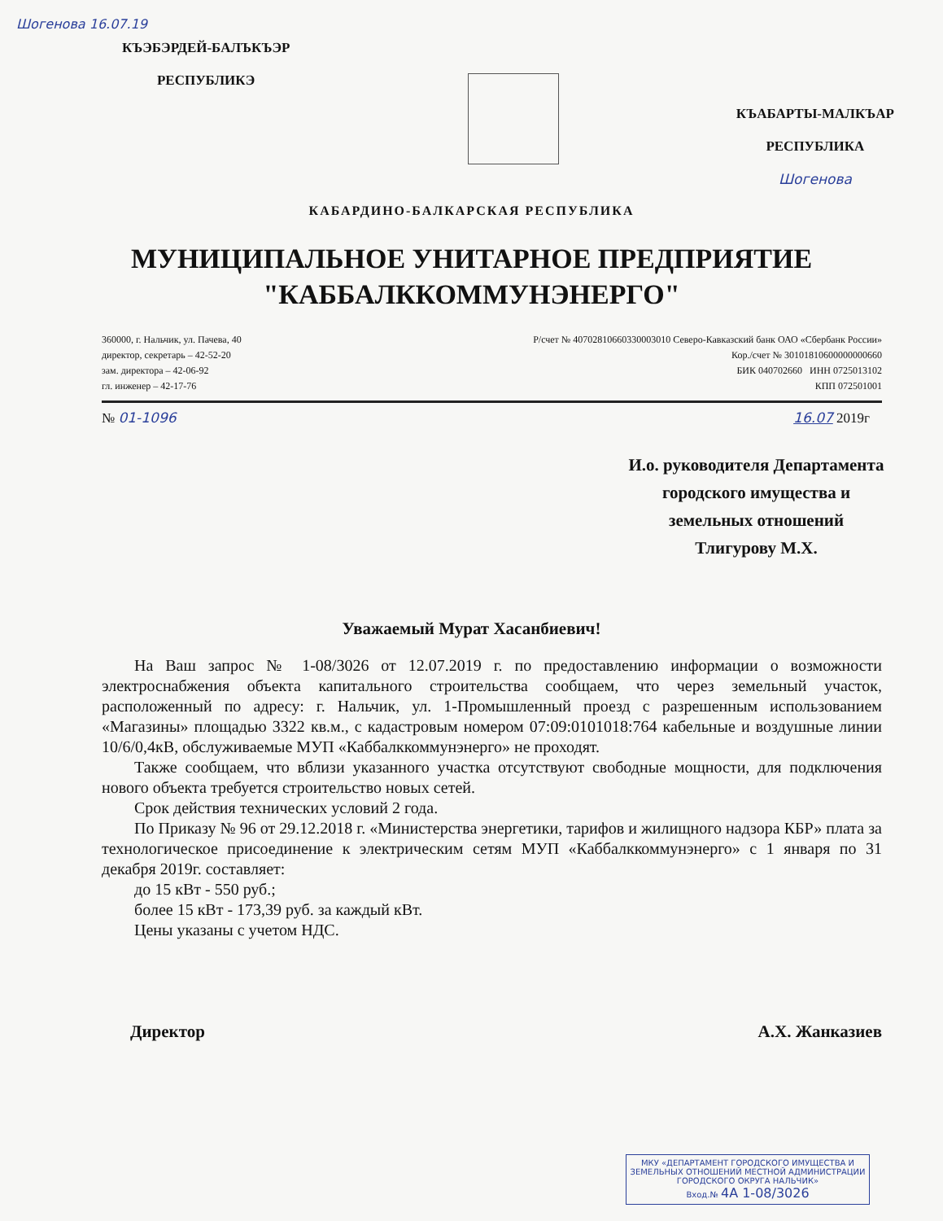Шогенова 16.07.19
КЪЭБЭРДЕЙ-БАЛЪКЪЭР
РЕСПУБЛИКЭ
КЪАБАРТЫ-МАЛКЪАР
РЕСПУБЛИКА
Шогенова
КАБАРДИНО-БАЛКАРСКАЯ РЕСПУБЛИКА
МУНИЦИПАЛЬНОЕ УНИТАРНОЕ ПРЕДПРИЯТИЕ
"КАББАЛККОММУНЭНЕРГО"
360000, г. Нальчик, ул. Пачева, 40
директор, секретарь – 42-52-20
зам. директора – 42-06-92
гл. инженер – 42-17-76
Р/счет № 40702810660330003010 Северо-Кавказский банк ОАО «Сбербанк России»
Кор./счет № 30101810600000000660
БИК 040702660 ИНН 0725013102
КПП 072501001
№ 01-1096 16.07 2019г
И.о. руководителя Департамента
городского имущества и
земельных отношений
Тлигурову М.Х.
Уважаемый Мурат Хасанбиевич!
На Ваш запрос № 1-08/3026 от 12.07.2019 г. по предоставлению информации о возможности электроснабжения объекта капитального строительства сообщаем, что через земельный участок, расположенный по адресу: г. Нальчик, ул. 1-Промышленный проезд с разрешенным использованием «Магазины» площадью 3322 кв.м., с кадастровым номером 07:09:0101018:764 кабельные и воздушные линии 10/6/0,4кВ, обслуживаемые МУП «Каббалккоммунэнерго» не проходят.
Также сообщаем, что вблизи указанного участка отсутствуют свободные мощности, для подключения нового объекта требуется строительство новых сетей.
Срок действия технических условий 2 года.
По Приказу № 96 от 29.12.2018 г. «Министерства энергетики, тарифов и жилищного надзора КБР» плата за технологическое присоединение к электрическим сетям МУП «Каббалккоммунэнерго» с 1 января по 31 декабря 2019г. составляет:
до 15 кВт - 550 руб.;
более 15 кВт - 173,39 руб. за каждый кВт.
Цены указаны с учетом НДС.
Директор А.Х. Жанказиев
МКУ «ДЕПАРТАМЕНТ ГОРОДСКОГО ИМУЩЕСТВА И ЗЕМЕЛЬНЫХ ОТНОШЕНИЙ МЕСТНОЙ АДМИНИСТРАЦИИ ГОРОДСКОГО ОКРУГА НАЛЬЧИК»
Вход.№ 4А 1-08/3026